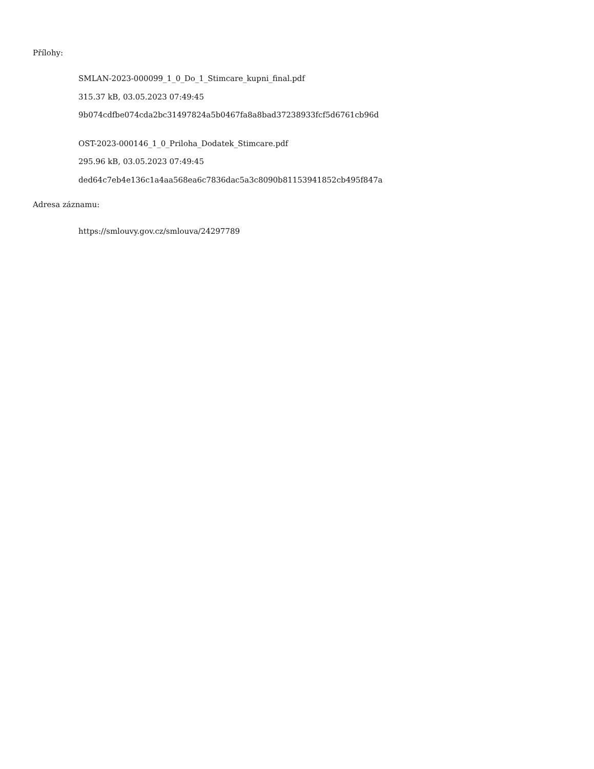Přílohy:
SMLAN-2023-000099_1_0_Do_1_Stimcare_kupni_final.pdf
315.37 kB, 03.05.2023 07:49:45
9b074cdfbe074cda2bc31497824a5b0467fa8a8bad37238933fcf5d6761cb96d
OST-2023-000146_1_0_Priloha_Dodatek_Stimcare.pdf
295.96 kB, 03.05.2023 07:49:45
ded64c7eb4e136c1a4aa568ea6c7836dac5a3c8090b81153941852cb495f847a
Adresa záznamu:
https://smlouvy.gov.cz/smlouva/24297789